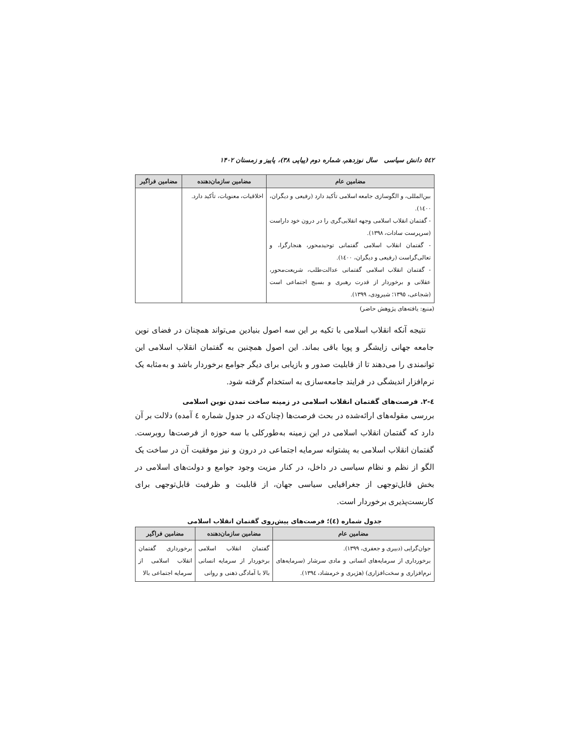٥٤٢ دانش سیاسی سال نوزدهم، شماره دوم (پیاپی ۳۸)، پاییز و زمستان ۱۴۰۲
| مضامین عام | مضامین سازمان‌دهنده | مضامین فراگیر |
| --- | --- | --- |
| بین‌المللی، و الگوسازی جامعه اسلامی تأکید دارد (رفیعی و دیگران، ۱٤۰۰). - گفتمان انقلاب اسلامی وجهه انقلابی‌گری را در درون خود داراست (سرپرست سادات، ۱۳۹۸). - گفتمان انقلاب اسلامی گفتمانی توحیدمحور، هنجارگرا، و تعالی‌گراست (رفیعی و دیگران، ۱٤۰۰). - گفتمان انقلاب اسلامی گفتمانی عدالت‌طلب، شریعت‌محور، عقلانی و برخوردار از قدرت رهبری و بسیج اجتماعی است (شجاعی، ۱۳۹٥؛ شیرودی، ۱۳۹۹). | اخلاقیات، معنویات، تأکید دارد. | |
(منبع: یافته‌های پژوهش حاضر)
نتیجه آنکه انقلاب اسلامی با تکیه بر این سه اصول بنیادین می‌تواند همچنان در فضای نوین جامعه جهانی زایشگر و پویا باقی بماند. این اصول همچنین به گفتمان انقلاب اسلامی این توانمندی را می‌دهند تا از قابلیت صدور و بازیابی برای دیگر جوامع برخوردار باشد و به‌مثابه یک نرم‌افزار اندیشگی در فرایند جامعه‌سازی به استخدام گرفته شود.
٤-۲. فرصت‌های گفتمان انقلاب اسلامی در زمینه ساخت تمدن نوین اسلامی
بررسی مقوله‌های ارائه‌شده در بحث فرصت‌ها (چنان‌که در جدول شماره ٤ آمده) دلالت بر آن دارد که گفتمان انقلاب اسلامی در این زمینه به‌طورکلی با سه حوزه از فرصت‌ها روبرست. گفتمان انقلاب اسلامی به پشتوانه سرمایه اجتماعی در درون و نیز موفقیت آن در ساخت یک الگو از نظم و نظام سیاسی در داخل، در کنار مزیت وجود جوامع و دولت‌های اسلامی در بخش قابل‌توجهی از جغرافیایی سیاسی جهان، از قابلیت و ظرفیت قابل‌توجهی برای کاربست‌پذیری برخوردار است.
جدول شماره (٤)؛ فرصت‌های پیش‌روی گفتمان انقلاب اسلامی
| مضامین عام | مضامین سازمان‌دهنده | مضامین فراگیر |
| --- | --- | --- |
| جوان‌گرایی (دبیری و جعفری، ۱۳۹۹). برخورداری از سرمایه‌های انسانی و مادی سرشار (سرمایه‌های نرم‌افزاری و سخت‌افزاری) (هژیری و خرمشاد، ۱۳۹٤). | گفتمان انقلاب اسلامی برخوردار از سرمایه انسانی بالا با آمادگی ذهنی و روانی | برخورداری گفتمان انقلاب اسلامی از سرمایه اجتماعی بالا |